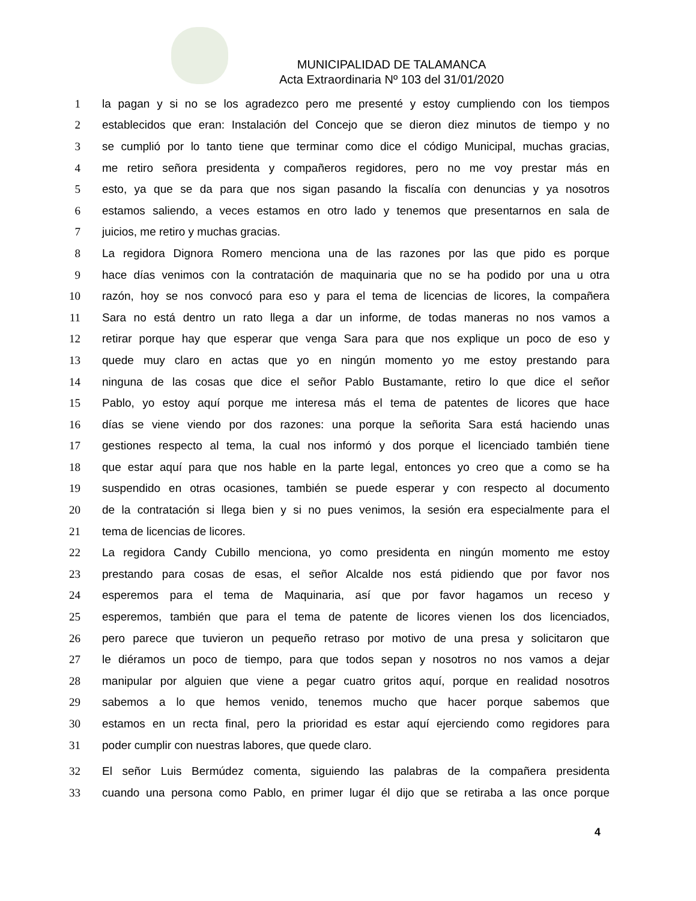MUNICIPALIDAD DE TALAMANCA
Acta Extraordinaria Nº 103 del 31/01/2020
1 la pagan y si no se los agradezco pero me presenté y estoy cumpliendo con los tiempos
2 establecidos que eran: Instalación del Concejo que se dieron diez minutos de tiempo y no
3 se cumplió por lo tanto tiene que terminar como dice el código Municipal, muchas gracias,
4 me retiro señora presidenta y compañeros regidores, pero no me voy prestar más en
5 esto, ya que se da para que nos sigan pasando la fiscalía con denuncias y ya nosotros
6 estamos saliendo, a veces estamos en otro lado y tenemos que presentarnos en sala de
7 juicios, me retiro y muchas gracias.
8 La regidora Dignora Romero menciona una de las razones por las que pido es porque
9 hace días venimos con la contratación de maquinaria que no se ha podido por una u otra
10 razón, hoy se nos convocó para eso y para el tema de licencias de licores, la compañera
11 Sara no está dentro un rato llega a dar un informe, de todas maneras no nos vamos a
12 retirar porque hay que esperar que venga Sara para que nos explique un poco de eso y
13 quede muy claro en actas que yo en ningún momento yo me estoy prestando para
14 ninguna de las cosas que dice el señor Pablo Bustamante, retiro lo que dice el señor
15 Pablo, yo estoy aquí porque me interesa más el tema de patentes de licores que hace
16 días se viene viendo por dos razones: una porque la señorita Sara está haciendo unas
17 gestiones respecto al tema, la cual nos informó y dos porque el licenciado también tiene
18 que estar aquí para que nos hable en la parte legal, entonces yo creo que a como se ha
19 suspendido en otras ocasiones, también se puede esperar y con respecto al documento
20 de la contratación si llega bien y si no pues venimos, la sesión era especialmente para el
21 tema de licencias de licores.
22 La regidora Candy Cubillo menciona, yo como presidenta en ningún momento me estoy
23 prestando para cosas de esas, el señor Alcalde nos está pidiendo que por favor nos
24 esperemos para el tema de Maquinaria, así que por favor hagamos un receso y
25 esperemos, también que para el tema de patente de licores vienen los dos licenciados,
26 pero parece que tuvieron un pequeño retraso por motivo de una presa y solicitaron que
27 le diéramos un poco de tiempo, para que todos sepan y nosotros no nos vamos a dejar
28 manipular por alguien que viene a pegar cuatro gritos aquí, porque en realidad nosotros
29 sabemos a lo que hemos venido, tenemos mucho que hacer porque sabemos que
30 estamos en un recta final, pero la prioridad es estar aquí ejerciendo como regidores para
31 poder cumplir con nuestras labores, que quede claro.
32 El señor Luis Bermúdez comenta, siguiendo las palabras de la compañera presidenta
33 cuando una persona como Pablo, en primer lugar él dijo que se retiraba a las once porque
4